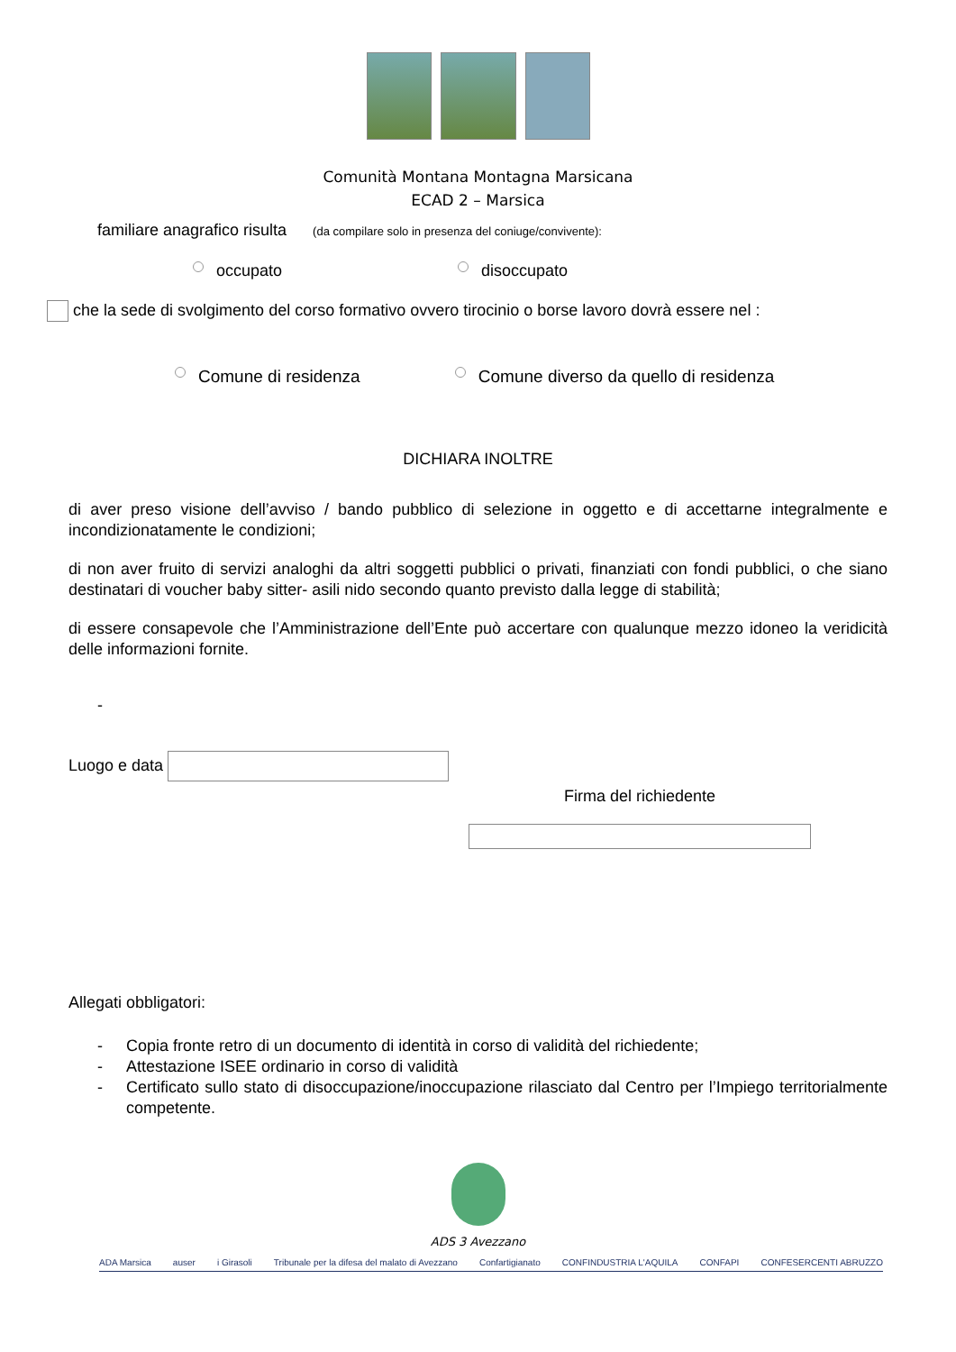Comunità Montana Montagna Marsicana
ECAD 2 – Marsica
familiare anagrafico risulta (da compilare solo in presenza del coniuge/convivente):
occupato disoccupato
che la sede di svolgimento del corso formativo ovvero tirocinio o borse lavoro dovrà essere nel :
Comune di residenza Comune diverso da quello di residenza
DICHIARA INOLTRE
di aver preso visione dell’avviso / bando pubblico di selezione in oggetto e di accettarne integralmente e incondizionatamente le condizioni;
di non aver fruito di servizi analoghi da altri soggetti pubblici o privati, finanziati con fondi pubblici, o che siano destinatari di voucher baby sitter- asili nido secondo quanto previsto dalla legge di stabilità;
di essere consapevole che l’Amministrazione dell’Ente può accertare con qualunque mezzo idoneo la veridicità delle informazioni fornite.
-
Luogo e data
Firma del richiedente
Allegati obbligatori:
- Copia fronte retro di un documento di identità in corso di validità del richiedente;
- Attestazione ISEE ordinario in corso di validità
- Certificato sullo stato di disoccupazione/inoccupazione rilasciato dal Centro per l’Impiego territorialmente competente.
ADS 3 Avezzano
ADA Marsica auser i Girasoli Tribunale per la difesa del malato di Avezzano Confartigianato CONFINDUSTRIA L'AQUILA CONFAPI CONFESERCENTI ABRUZZO